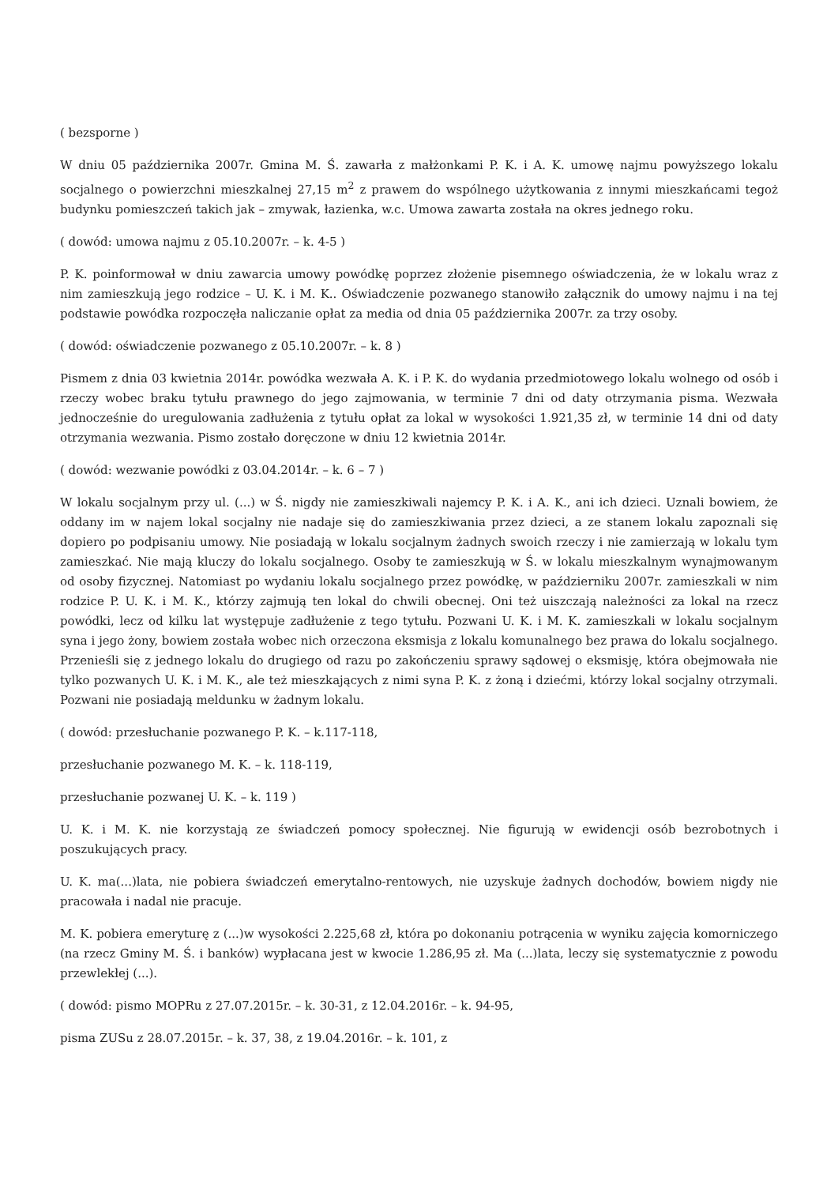( bezsporne )
W dniu 05 października 2007r. Gmina M. Ś. zawarła z małżonkami P. K. i A. K. umowę najmu powyższego lokalu socjalnego o powierzchni mieszkalnej 27,15 m<sup>2</sup> z prawem do wspólnego użytkowania z innymi mieszkańcami tegoż budynku pomieszczeń takich jak – zmywak, łazienka, w.c. Umowa zawarta została na okres jednego roku.
( dowód: umowa najmu z 05.10.2007r. – k. 4-5 )
P. K. poinformował w dniu zawarcia umowy powódkę poprzez złożenie pisemnego oświadczenia, że w lokalu wraz z nim zamieszkują jego rodzice – U. K. i M. K.. Oświadczenie pozwanego stanowiło załącznik do umowy najmu i na tej podstawie powódka rozpoczęła naliczanie opłat za media od dnia 05 października 2007r. za trzy osoby.
( dowód: oświadczenie pozwanego z 05.10.2007r. – k. 8 )
Pismem z dnia 03 kwietnia 2014r. powódka wezwała A. K. i P. K. do wydania przedmiotowego lokalu wolnego od osób i rzeczy wobec braku tytułu prawnego do jego zajmowania, w terminie 7 dni od daty otrzymania pisma. Wezwała jednocześnie do uregulowania zadłużenia z tytułu opłat za lokal w wysokości 1.921,35 zł, w terminie 14 dni od daty otrzymania wezwania. Pismo zostało doręczone w dniu 12 kwietnia 2014r.
( dowód: wezwanie powódki z 03.04.2014r. – k. 6 – 7 )
W lokalu socjalnym przy ul. (...) w Ś. nigdy nie zamieszkiwali najemcy P. K. i A. K., ani ich dzieci. Uznali bowiem, że oddany im w najem lokal socjalny nie nadaje się do zamieszkiwania przez dzieci, a ze stanem lokalu zapoznali się dopiero po podpisaniu umowy. Nie posiadają w lokalu socjalnym żadnych swoich rzeczy i nie zamierzają w lokalu tym zamieszkać. Nie mają kluczy do lokalu socjalnego. Osoby te zamieszkują w Ś. w lokalu mieszkalnym wynajmowanym od osoby fizycznej. Natomiast po wydaniu lokalu socjalnego przez powódkę, w październiku 2007r. zamieszkali w nim rodzice P. U. K. i M. K., którzy zajmują ten lokal do chwili obecnej. Oni też uiszczają należności za lokal na rzecz powódki, lecz od kilku lat występuje zadłużenie z tego tytułu. Pozwani U. K. i M. K. zamieszkali w lokalu socjalnym syna i jego żony, bowiem została wobec nich orzeczona eksmisja z lokalu komunalnego bez prawa do lokalu socjalnego. Przenieśli się z jednego lokalu do drugiego od razu po zakończeniu sprawy sądowej o eksmisję, która obejmowała nie tylko pozwanych U. K. i M. K., ale też mieszkających z nimi syna P. K. z żoną i dziećmi, którzy lokal socjalny otrzymali. Pozwani nie posiadają meldunku w żadnym lokalu.
( dowód: przesłuchanie pozwanego P. K. – k.117-118,
przesłuchanie pozwanego M. K. – k. 118-119,
przesłuchanie pozwanej U. K. – k. 119 )
U. K. i M. K. nie korzystają ze świadczeń pomocy społecznej. Nie figurują w ewidencji osób bezrobotnych i poszukujących pracy.
U. K. ma(...)lata, nie pobiera świadczeń emerytalno-rentowych, nie uzyskuje żadnych dochodów, bowiem nigdy nie pracowała i nadal nie pracuje.
M. K. pobiera emeryturę z (...)w wysokości 2.225,68 zł, która po dokonaniu potrącenia w wyniku zajęcia komorniczego (na rzecz Gminy M. Ś. i banków) wypłacana jest w kwocie 1.286,95 zł. Ma (...)lata, leczy się systematycznie z powodu przewlekłej (...).
( dowód: pismo MOPRu z 27.07.2015r. – k. 30-31, z 12.04.2016r. – k. 94-95,
pisma ZUSu z 28.07.2015r. – k. 37, 38, z 19.04.2016r. – k. 101, z